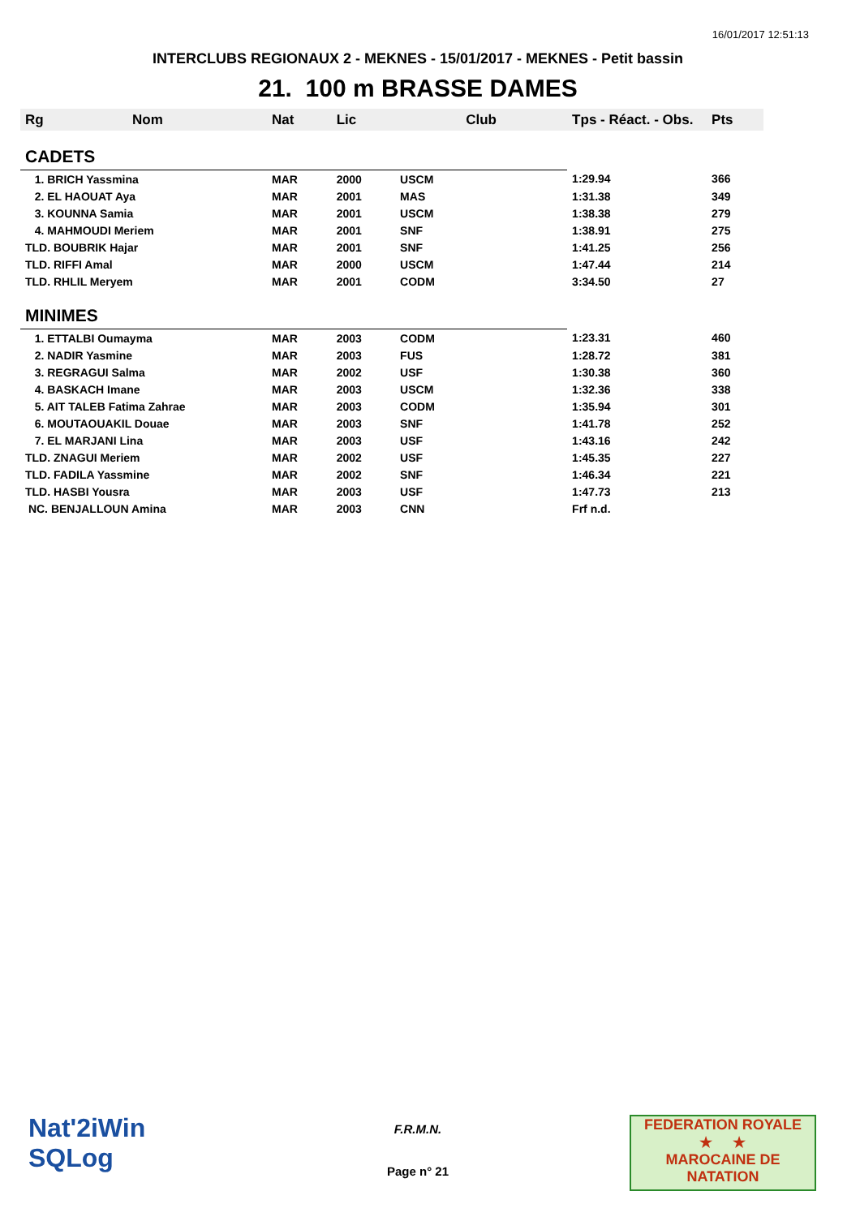16/01/2017 12:51:13
INTERCLUBS REGIONAUX 2 - MEKNES - 15/01/2017 - MEKNES - Petit bassin
21. 100 m BRASSE DAMES
| Rg | Nom | Nat | Lic | Club | Tps - Réact. - Obs. | Pts |
| --- | --- | --- | --- | --- | --- | --- |
| CADETS | | | | | | |
| 1. BRICH Yassmina | | MAR | 2000 | USCM | 1:29.94 | 366 |
| 2. EL HAOUAT Aya | | MAR | 2001 | MAS | 1:31.38 | 349 |
| 3. KOUNNA Samia | | MAR | 2001 | USCM | 1:38.38 | 279 |
| 4. MAHMOUDI Meriem | | MAR | 2001 | SNF | 1:38.91 | 275 |
| TLD. BOUBRIK Hajar | | MAR | 2001 | SNF | 1:41.25 | 256 |
| TLD. RIFFI Amal | | MAR | 2000 | USCM | 1:47.44 | 214 |
| TLD. RHLIL Meryem | | MAR | 2001 | CODM | 3:34.50 | 27 |
| MINIMES | | | | | | |
| 1. ETTALBI Oumayma | | MAR | 2003 | CODM | 1:23.31 | 460 |
| 2. NADIR Yasmine | | MAR | 2003 | FUS | 1:28.72 | 381 |
| 3. REGRAGUI Salma | | MAR | 2002 | USF | 1:30.38 | 360 |
| 4. BASKACH Imane | | MAR | 2003 | USCM | 1:32.36 | 338 |
| 5. AIT TALEB Fatima Zahrae | | MAR | 2003 | CODM | 1:35.94 | 301 |
| 6. MOUTAOUAKIL Douae | | MAR | 2003 | SNF | 1:41.78 | 252 |
| 7. EL MARJANI Lina | | MAR | 2003 | USF | 1:43.16 | 242 |
| TLD. ZNAGUI Meriem | | MAR | 2002 | USF | 1:45.35 | 227 |
| TLD. FADILA Yassmine | | MAR | 2002 | SNF | 1:46.34 | 221 |
| TLD. HASBI Yousra | | MAR | 2003 | USF | 1:47.73 | 213 |
| NC. BENJALLOUN Amina | | MAR | 2003 | CNN | Frf n.d. | |
Nat'2iWin
SQLog
F.R.M.N.
Page n° 21
FEDERATION ROYALE
★ ★
MAROCAINE DE NATATION